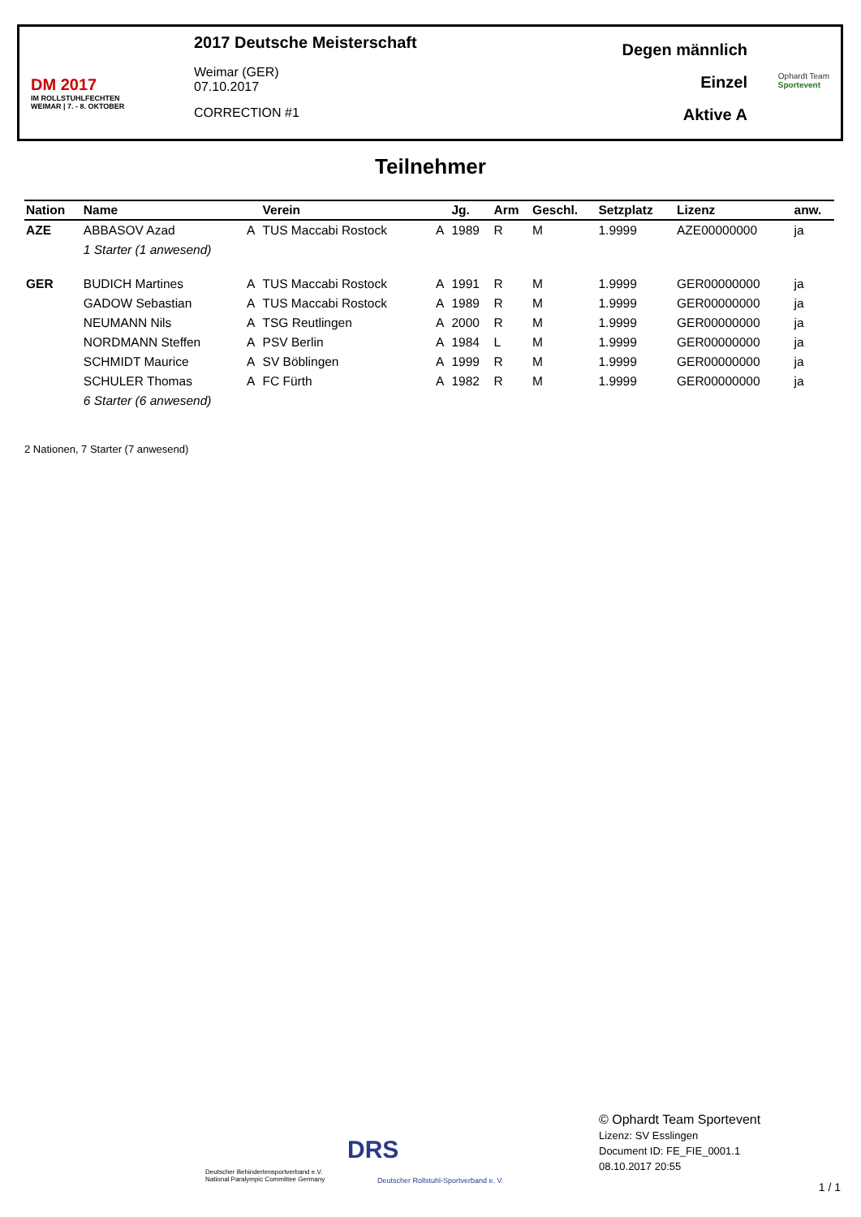DM 2017
IM ROLLSTUHLFECHTEN
WEIMAR | 7. - 8. OKTOBER
2017 Deutsche Meisterschaft
Weimar (GER)
07.10.2017
CORRECTION #1
Degen männlich
Einzel
Aktive A
Ophardt Team
Sportevent
Teilnehmer
| Nation | Name | | Verein | | Jg. | Arm | Geschl. | Setzplatz | Lizenz | anw. |
| --- | --- | --- | --- | --- | --- | --- | --- | --- | --- | --- |
| AZE | ABBASOV Azad | A | TUS Maccabi Rostock | A | 1989 | R | M | 1.9999 | AZE00000000 | ja |
| | 1 Starter (1 anwesend) | | | | | | | | | |
| GER | BUDICH Martines | A | TUS Maccabi Rostock | A | 1991 | R | M | 1.9999 | GER00000000 | ja |
| | GADOW Sebastian | A | TUS Maccabi Rostock | A | 1989 | R | M | 1.9999 | GER00000000 | ja |
| | NEUMANN Nils | A | TSG Reutlingen | A | 2000 | R | M | 1.9999 | GER00000000 | ja |
| | NORDMANN Steffen | A | PSV Berlin | A | 1984 | L | M | 1.9999 | GER00000000 | ja |
| | SCHMIDT Maurice | A | SV Böblingen | A | 1999 | R | M | 1.9999 | GER00000000 | ja |
| | SCHULER Thomas | A | FC Fürth | A | 1982 | R | M | 1.9999 | GER00000000 | ja |
| | 6 Starter (6 anwesend) | | | | | | | | | |
2 Nationen, 7 Starter (7 anwesend)
Deutscher Behindertensportverband e.V.
National Paralympic Committee Germany
DRS
Deutscher Rollstuhl-Sportverband e. V.
© Ophardt Team Sportevent
Lizenz: SV Esslingen
Document ID: FE_FIE_0001.1
08.10.2017 20:55
1 / 1